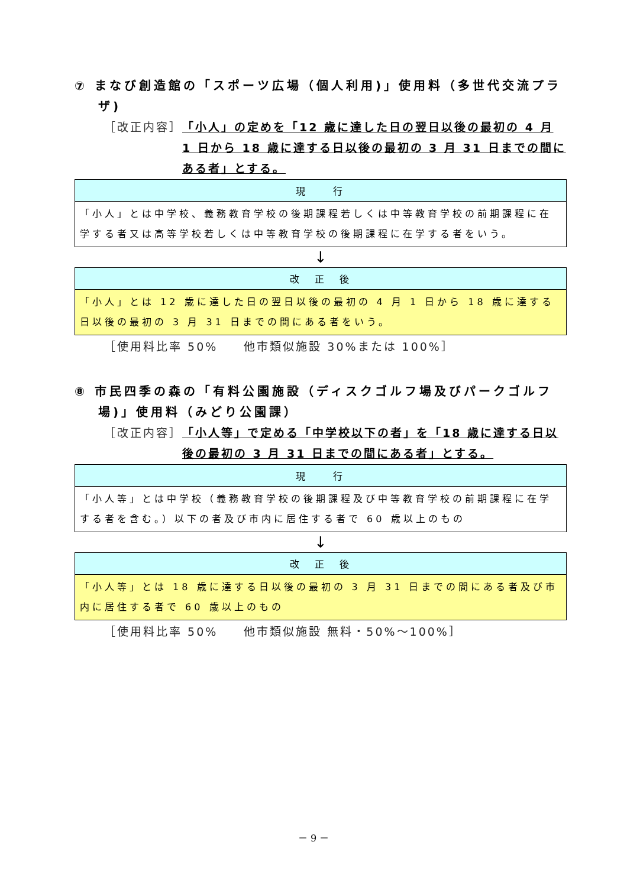⑦ まなび創造館の「スポーツ広場（個人利用)」使用料（多世代交流プラザ)
［改正内容］ 「小人」の定めを「12 歳に達した日の翌日以後の最初の 4 月 1 日から 18 歳に達する日以後の最初の 3 月 31 日までの間にある者」とする。
| 現 行 |
| --- |
| 「小人」とは中学校、義務教育学校の後期課程若しくは中等教育学校の前期課程に在学する者又は高等学校若しくは中等教育学校の後期課程に在学する者をいう。 |
↓
| 改 正 後 |
| --- |
| 「小人」とは 12 歳に達した日の翌日以後の最初の 4 月 1 日から 18 歳に達する日以後の最初の 3 月 31 日までの間にある者をいう。 |
［使用料比率 50%　　他市類似施設 30%または 100%］
⑧ 市民四季の森の「有料公園施設（ディスクゴルフ場及びパークゴルフ場)」使用料（みどり公園課）
［改正内容］ 「小人等」で定める「中学校以下の者」を「18 歳に達する日以後の最初の 3 月 31 日までの間にある者」とする。
| 現 行 |
| --- |
| 「小人等」とは中学校（義務教育学校の後期課程及び中等教育学校の前期課程に在学する者を含む。）以下の者及び市内に居住する者で 60 歳以上のもの |
↓
| 改 正 後 |
| --- |
| 「小人等」とは 18 歳に達する日以後の最初の 3 月 31 日までの間にある者及び市内に居住する者で 60 歳以上のもの |
［使用料比率 50%　　他市類似施設 無料・50%～100%］
－ 9 －